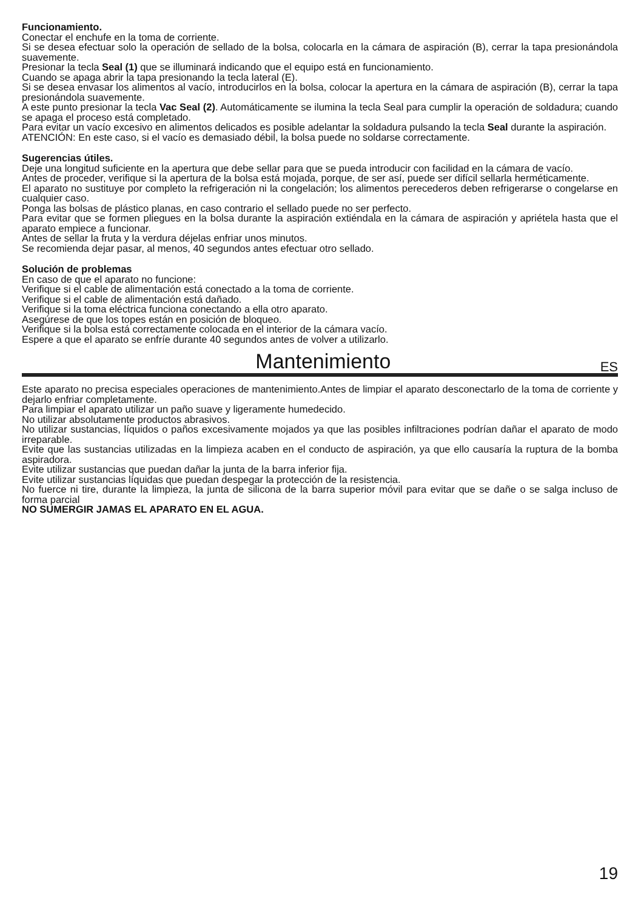Funcionamiento.
Conectar el enchufe en la toma de corriente.
Si se desea efectuar solo la operación de sellado de la bolsa, colocarla en la cámara de aspiración (B), cerrar la tapa presionándola suavemente.
Presionar la tecla Seal (1) que se illuminará indicando que el equipo está en funcionamiento.
Cuando se apaga abrir la tapa presionando la tecla lateral (E).
Si se desea envasar los alimentos al vacío, introducirlos en la bolsa, colocar la apertura en la cámara de aspiración (B), cerrar la tapa presionándola suavemente.
A este punto presionar la tecla Vac Seal (2). Automáticamente se ilumina la tecla Seal para cumplir la operación de soldadura; cuando se apaga el proceso está completado.
Para evitar un vacío excesivo en alimentos delicados es posible adelantar la soldadura pulsando la tecla Seal durante la aspiración.
ATENCIÓN: En este caso, si el vacío es demasiado débil, la bolsa puede no soldarse correctamente.
Sugerencias útiles.
Deje una longitud suficiente en la apertura que debe sellar para que se pueda introducir con facilidad en la cámara de vacío.
Antes de proceder, verifique si la apertura de la bolsa está mojada, porque, de ser así, puede ser difícil sellarla herméticamente.
El aparato no sustituye por completo la refrigeración ni la congelación; los alimentos perecederos deben refrigerarse o congelarse en cualquier caso.
Ponga las bolsas de plástico planas, en caso contrario el sellado puede no ser perfecto.
Para evitar que se formen pliegues en la bolsa durante la aspiración extiéndala en la cámara de aspiración y apriétela hasta que el aparato empiece a funcionar.
Antes de sellar la fruta y la verdura déjelas enfriar unos minutos.
Se recomienda dejar pasar, al menos, 40 segundos antes efectuar otro sellado.
Solución de problemas
En caso de que el aparato no funcione:
Verifique si el cable de alimentación está conectado a la toma de corriente.
Verifique si el cable de alimentación está dañado.
Verifique si la toma eléctrica funciona conectando a ella otro aparato.
Asegúrese de que los topes están en posición de bloqueo.
Verifique si la bolsa está correctamente colocada en el interior de la cámara vacío.
Espere a que el aparato se enfríe durante 40 segundos antes de volver a utilizarlo.
Mantenimiento ES
Este aparato no precisa especiales operaciones de mantenimiento.Antes de limpiar el aparato desconectarlo de la toma de corriente y dejarlo enfriar completamente.
Para limpiar el aparato utilizar un paño suave y ligeramente humedecido.
No utilizar absolutamente productos abrasivos.
No utilizar sustancias, líquidos o paños excesivamente mojados ya que las posibles infiltraciones podrían dañar el aparato de modo irreparable.
Evite que las sustancias utilizadas en la limpieza acaben en el conducto de aspiración, ya que ello causaría la ruptura de la bomba aspiradora.
Evite utilizar sustancias que puedan dañar la junta de la barra inferior fija.
Evite utilizar sustancias líquidas que puedan despegar la protección de la resistencia.
No fuerce ni tire, durante la limpieza, la junta de silicona de la barra superior móvil para evitar que se dañe o se salga incluso de forma parcial
NO SUMERGIR JAMAS EL APARATO EN EL AGUA.
19